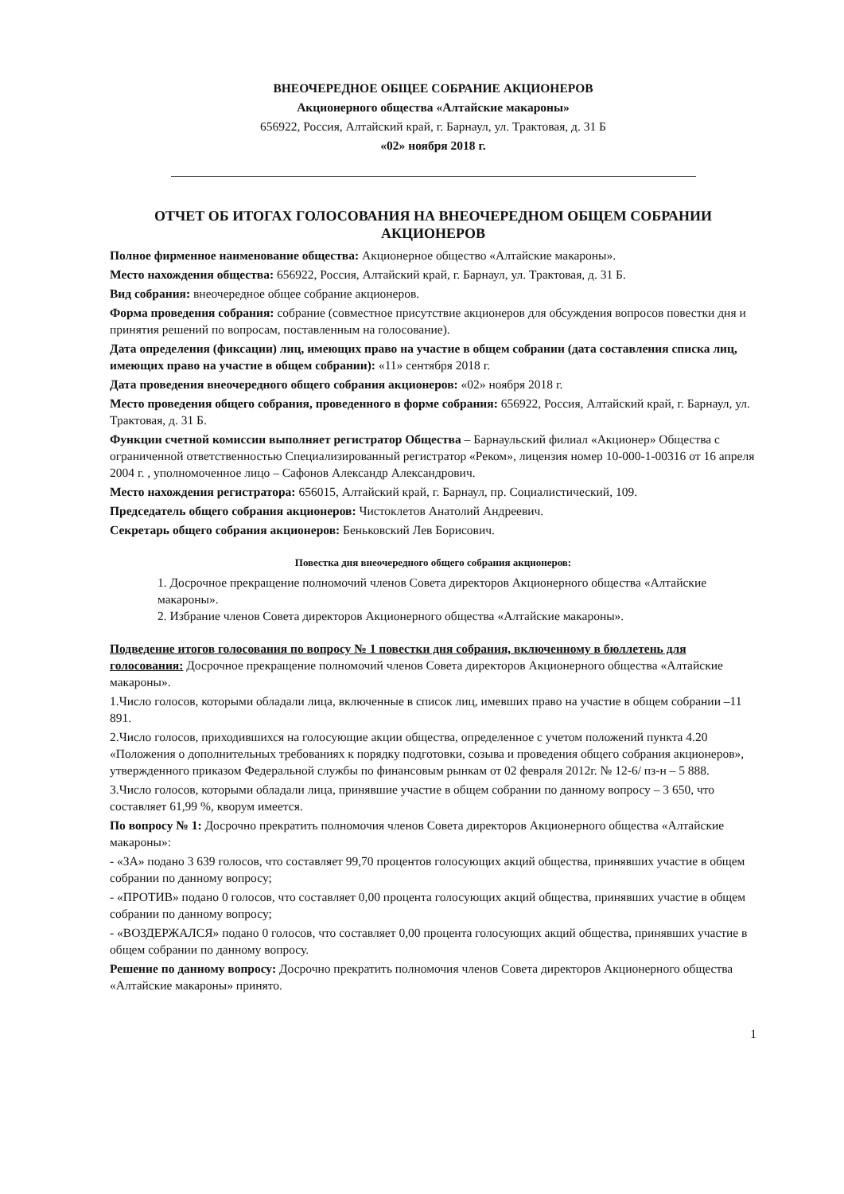ВНЕОЧЕРЕДНОЕ ОБЩЕЕ СОБРАНИЕ АКЦИОНЕРОВ
Акционерного общества «Алтайские макароны»
656922, Россия, Алтайский край, г. Барнаул, ул. Трактовая, д. 31 Б
«02» ноября 2018 г.
ОТЧЕТ ОБ ИТОГАХ ГОЛОСОВАНИЯ НА ВНЕОЧЕРЕДНОМ ОБЩЕМ СОБРАНИИ АКЦИОНЕРОВ
Полное фирменное наименование общества: Акционерное общество «Алтайские макароны».
Место нахождения общества: 656922, Россия, Алтайский край, г. Барнаул, ул. Трактовая, д. 31 Б.
Вид собрания: внеочередное общее собрание акционеров.
Форма проведения собрания: собрание (совместное присутствие акционеров для обсуждения вопросов повестки дня и принятия решений по вопросам, поставленным на голосование).
Дата определения (фиксации) лиц, имеющих право на участие в общем собрании (дата составления списка лиц, имеющих право на участие в общем собрании): «11» сентября 2018 г.
Дата проведения внеочередного общего собрания акционеров: «02» ноября 2018 г.
Место проведения общего собрания, проведенного в форме собрания: 656922, Россия, Алтайский край, г. Барнаул, ул. Трактовая, д. 31 Б.
Функции счетной комиссии выполняет регистратор Общества – Барнаульский филиал «Акционер» Общества с ограниченной ответственностью Специализированный регистратор «Реком», лицензия номер 10-000-1-00316 от 16 апреля 2004 г. , уполномоченное лицо – Сафонов Александр Александрович.
Место нахождения регистратора: 656015, Алтайский край, г. Барнаул, пр. Социалистический, 109.
Председатель общего собрания акционеров: Чистоклетов Анатолий Андреевич.
Секретарь общего собрания акционеров: Беньковский Лев Борисович.
Повестка дня внеочередного общего собрания акционеров:
1. Досрочное прекращение полномочий членов Совета директоров Акционерного общества «Алтайские макароны».
2. Избрание членов Совета директоров Акционерного общества «Алтайские макароны».
Подведение итогов голосования по вопросу № 1 повестки дня собрания, включенному в бюллетень для голосования: Досрочное прекращение полномочий членов Совета директоров Акционерного общества «Алтайские макароны».
1.Число голосов, которыми обладали лица, включенные в список лиц, имевших право на участие в общем собрании –11 891.
2.Число голосов, приходившихся на голосующие акции общества, определенное с учетом положений пункта 4.20 «Положения о дополнительных требованиях к порядку подготовки, созыва и проведения общего собрания акционеров», утвержденного приказом Федеральной службы по финансовым рынкам от 02 февраля 2012г. № 12-6/ пз-н – 5 888.
3.Число голосов, которыми обладали лица, принявшие участие в общем собрании по данному вопросу – 3 650, что составляет 61,99 %, кворум имеется.
По вопросу № 1: Досрочно прекратить полномочия членов Совета директоров Акционерного общества «Алтайские макароны»:
- «ЗА» подано 3 639 голосов, что составляет 99,70 процентов голосующих акций общества, принявших участие в общем собрании по данному вопросу;
- «ПРОТИВ» подано 0 голосов, что составляет 0,00 процента голосующих акций общества, принявших участие в общем собрании по данному вопросу;
- «ВОЗДЕРЖАЛСЯ» подано 0 голосов, что составляет 0,00 процента голосующих акций общества, принявших участие в общем собрании по данному вопросу.
Решение по данному вопросу: Досрочно прекратить полномочия членов Совета директоров Акционерного общества «Алтайские макароны» принято.
1